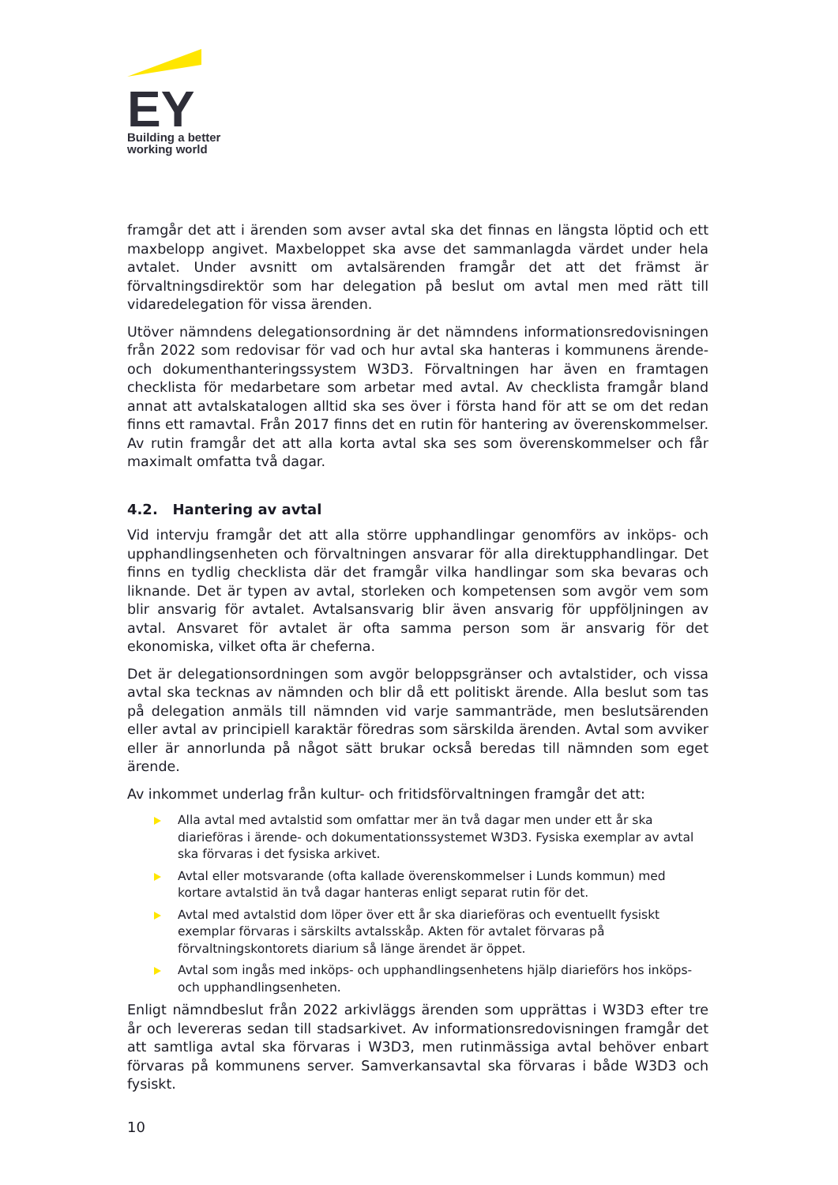EY
Building a better
working world
framgår det att i ärenden som avser avtal ska det finnas en längsta löptid och ett maxbelopp angivet. Maxbeloppet ska avse det sammanlagda värdet under hela avtalet. Under avsnitt om avtalsärenden framgår det att det främst är förvaltningsdirektör som har delegation på beslut om avtal men med rätt till vidaredelegation för vissa ärenden.
Utöver nämndens delegationsordning är det nämndens informationsredovisningen från 2022 som redovisar för vad och hur avtal ska hanteras i kommunens ärende- och dokumenthanteringssystem W3D3. Förvaltningen har även en framtagen checklista för medarbetare som arbetar med avtal. Av checklista framgår bland annat att avtalskatalogen alltid ska ses över i första hand för att se om det redan finns ett ramavtal. Från 2017 finns det en rutin för hantering av överenskommelser. Av rutin framgår det att alla korta avtal ska ses som överenskommelser och får maximalt omfatta två dagar.
4.2. Hantering av avtal
Vid intervju framgår det att alla större upphandlingar genomförs av inköps- och upphandlingsenheten och förvaltningen ansvarar för alla direktupphandlingar. Det finns en tydlig checklista där det framgår vilka handlingar som ska bevaras och liknande. Det är typen av avtal, storleken och kompetensen som avgör vem som blir ansvarig för avtalet. Avtalsansvarig blir även ansvarig för uppföljningen av avtal. Ansvaret för avtalet är ofta samma person som är ansvarig för det ekonomiska, vilket ofta är cheferna.
Det är delegationsordningen som avgör beloppsgränser och avtalstider, och vissa avtal ska tecknas av nämnden och blir då ett politiskt ärende. Alla beslut som tas på delegation anmäls till nämnden vid varje sammanträde, men beslutsärenden eller avtal av principiell karaktär föredras som särskilda ärenden. Avtal som avviker eller är annorlunda på något sätt brukar också beredas till nämnden som eget ärende.
Av inkommet underlag från kultur- och fritidsförvaltningen framgår det att:
Alla avtal med avtalstid som omfattar mer än två dagar men under ett år ska diarieföras i ärende- och dokumentationssystemet W3D3. Fysiska exemplar av avtal ska förvaras i det fysiska arkivet.
Avtal eller motsvarande (ofta kallade överenskommelser i Lunds kommun) med kortare avtalstid än två dagar hanteras enligt separat rutin för det.
Avtal med avtalstid dom löper över ett år ska diarieföras och eventuellt fysiskt exemplar förvaras i särskilts avtalsskåp. Akten för avtalet förvaras på förvaltningskontorets diarium så länge ärendet är öppet.
Avtal som ingås med inköps- och upphandlingsenhetens hjälp diarieförs hos inköps- och upphandlingsenheten.
Enligt nämndbeslut från 2022 arkivläggs ärenden som upprättas i W3D3 efter tre år och levereras sedan till stadsarkivet. Av informationsredovisningen framgår det att samtliga avtal ska förvaras i W3D3, men rutinmässiga avtal behöver enbart förvaras på kommunens server. Samverkansavtal ska förvaras i både W3D3 och fysiskt.
10